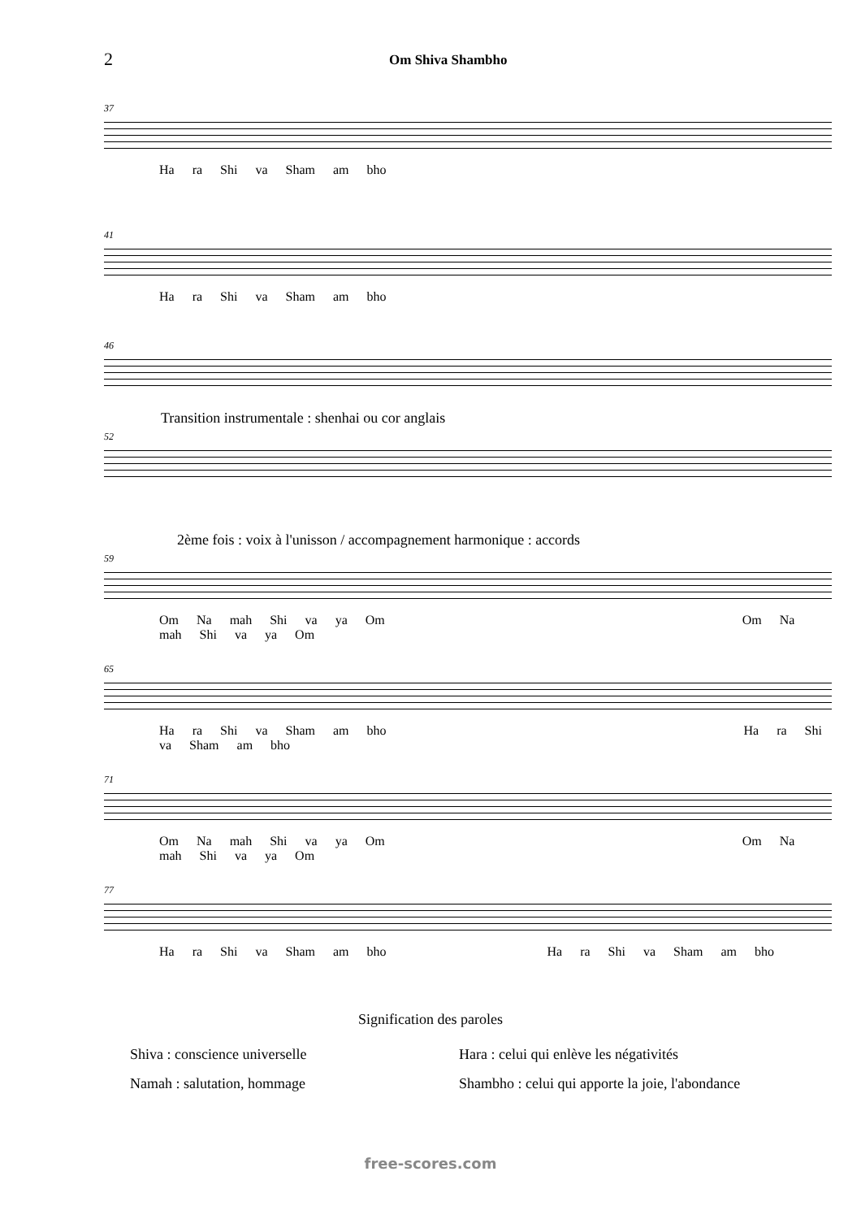2 Om Shiva Shambho
37
Ha ra Shi va Sham am bho
41
Ha ra Shi va Sham am bho
46
Transition instrumentale : shenhai ou cor anglais
52
2ème fois : voix à l'unisson / accompagnement harmonique : accords
59
Om Na mah Shi va ya Om Om Na mah Shi va ya Om
65
Ha ra Shi va Sham am bho Ha ra Shi va Sham am bho
71
Om Na mah Shi va ya Om Om Na mah Shi va ya Om
77
Ha ra Shi va Sham am bho Ha ra Shi va Sham am bho
Signification des paroles
Shiva : conscience universelle
Namah : salutation, hommage
Hara : celui qui enlève les négativités
Shambho : celui qui apporte la joie, l'abondance
free-scores.com